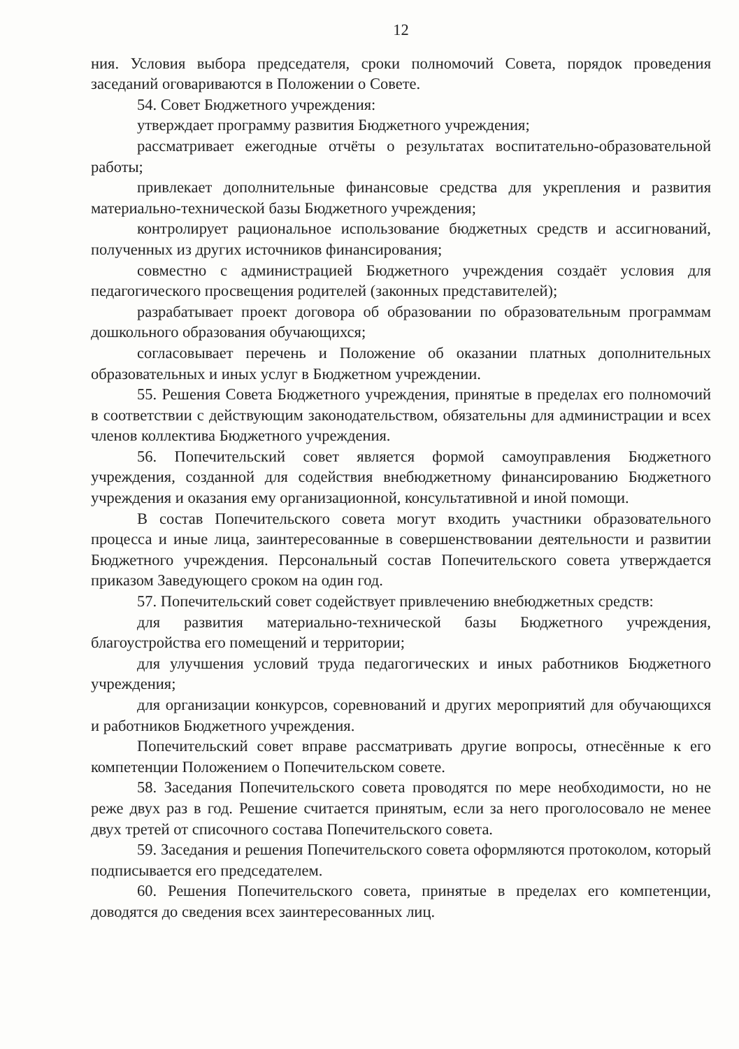12
ния. Условия выбора председателя, сроки полномочий Совета, порядок проведения заседаний оговариваются в Положении о Совете.
54. Совет Бюджетного учреждения:
утверждает программу развития Бюджетного учреждения;
рассматривает ежегодные отчёты о результатах воспитательно-образовательной работы;
привлекает дополнительные финансовые средства для укрепления и развития материально-технической базы Бюджетного учреждения;
контролирует рациональное использование бюджетных средств и ассигнований, полученных из других источников финансирования;
совместно с администрацией Бюджетного учреждения создаёт условия для педагогического просвещения родителей (законных представителей);
разрабатывает проект договора об образовании по образовательным программам дошкольного образования обучающихся;
согласовывает перечень и Положение об оказании платных дополнительных образовательных и иных услуг в Бюджетном учреждении.
55. Решения Совета Бюджетного учреждения, принятые в пределах его полномочий в соответствии с действующим законодательством, обязательны для администрации и всех членов коллектива Бюджетного учреждения.
56. Попечительский совет является формой самоуправления Бюджетного учреждения, созданной для содействия внебюджетному финансированию Бюджетного учреждения и оказания ему организационной, консультативной и иной помощи.
В состав Попечительского совета могут входить участники образовательного процесса и иные лица, заинтересованные в совершенствовании деятельности и развитии Бюджетного учреждения. Персональный состав Попечительского совета утверждается приказом Заведующего сроком на один год.
57. Попечительский совет содействует привлечению внебюджетных средств:
для развития материально-технической базы Бюджетного учреждения, благоустройства его помещений и территории;
для улучшения условий труда педагогических и иных работников Бюджетного учреждения;
для организации конкурсов, соревнований и других мероприятий для обучающихся и работников Бюджетного учреждения.
Попечительский совет вправе рассматривать другие вопросы, отнесённые к его компетенции Положением о Попечительском совете.
58. Заседания Попечительского совета проводятся по мере необходимости, но не реже двух раз в год. Решение считается принятым, если за него проголосовало не менее двух третей от списочного состава Попечительского совета.
59. Заседания и решения Попечительского совета оформляются протоколом, который подписывается его председателем.
60. Решения Попечительского совета, принятые в пределах его компетенции, доводятся до сведения всех заинтересованных лиц.